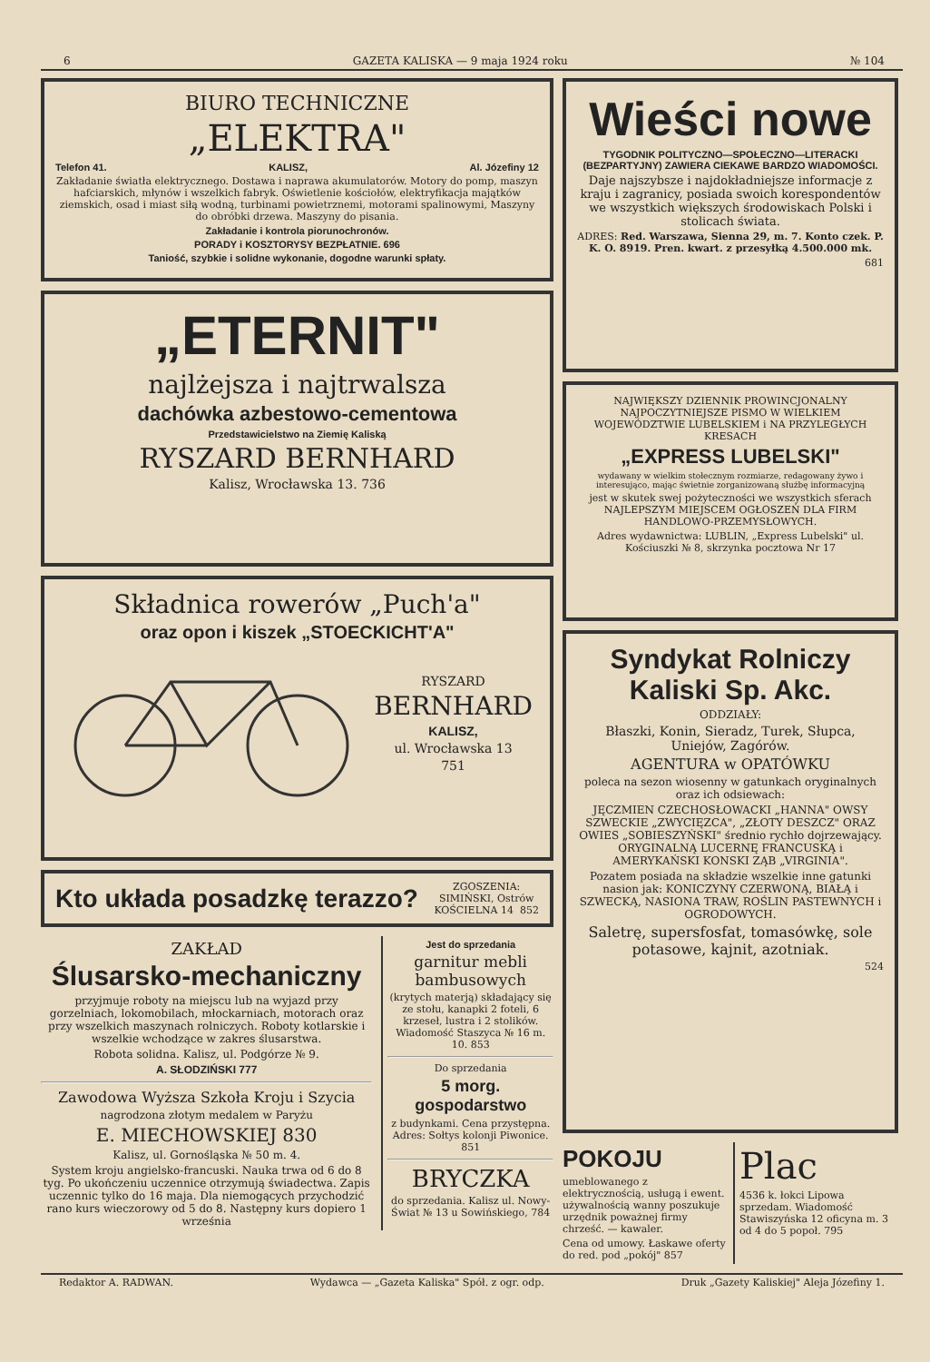6 GAZETA KALISKA — 9 maja 1924 roku № 104
BIURO TECHNICZNE
„ELEKTRA"
Telefon 41. KALISZ, Al. Józefiny 12
Zakładanie światła elektrycznego. Dostawa i naprawa akumulatorów. Motory do pomp, maszyn hafciarskich, młynów i wszelkich fabryk. Oświetlenie kościołów, elektryfikacja majątków ziemskich, osad i miast siłą wodną, turbinami powietrznemi, motorami spalinowymi, Maszyny do obróbki drzewa. Maszyny do pisania.
Zakładanie i kontrola piorunochronów.
PORADY i KOSZTORYSY BEZPŁATNIE. 696
Taniość, szybkie i solidne wykonanie, dogodne warunki spłaty.
„ETERNIT"
najlżejsza i najtrwalsza
dachówka azbestowo-cementowa
Przedstawicielstwo na Ziemię Kaliską
RYSZARD BERNHARD
Kalisz, Wrocławska 13. 736
Składnica rowerów „Puch'a"
oraz opon i kiszek „STOECKICHT'A"
RYSZARD
BERNHARD
KALISZ,
ul. Wrocławska 13
751
Kto układa posadzkę terazzo? ZGOSZENIA:
SIMIŃSKI, Ostrów
KOŚCIELNA 14 852
ZAKŁAD
Ślusarsko-mechaniczny
przyjmuje roboty na miejscu lub na wyjazd przy gorzelniach, lokomobilach, młockarniach, motorach oraz przy wszelkich maszynach rolniczych. Roboty kotlarskie i wszelkie wchodzące w zakres ślusarstwa.
Robota solidna. Kalisz, ul. Podgórze № 9.
A. SŁODZIŃSKI 777
Zawodowa Wyższa Szkoła Kroju i Szycia
nagrodzona złotym medalem w Paryżu
E. MIECHOWSKIEJ 830
Kalisz, ul. Gornośląska № 50 m. 4.
System kroju angielsko-francuski. Nauka trwa od 6 do 8 tyg. Po ukończeniu uczennice otrzymują świadectwa. Zapis uczennic tylko do 16 maja. Dla niemogących przychodzić rano kurs wieczorowy od 5 do 8. Następny kurs dopiero 1 września
Jest do sprzedania
garnitur mebli bambusowych
(krytych materją) składający się ze stołu, kanapki 2 foteli, 6 krzeseł, lustra i 2 stolików. Wiadomość Staszyca № 16 m. 10. 853
Do sprzedania
5 morg. gospodarstwo
z budynkami. Cena przystępna. Adres: Sołtys kolonji Piwonice. 851
BRYCZKA
do sprzedania. Kalisz ul. Nowy-Świat № 13 u Sowińskiego, 784
Wieści nowe
TYGODNIK POLITYCZNO—SPOŁECZNO—LITERACKI (BEZPARTYJNY) ZAWIERA CIEKAWE BARDZO WIADOMOŚCI.
Daje najszybsze i najdokładniejsze informacje z kraju i zagranicy, posiada swoich korespondentów we wszystkich większych środowiskach Polski i stolicach świata.
ADRES: Red. Warszawa, Sienna 29, m. 7. Konto czek. P. K. O. 8919. Pren. kwart. z przesyłką 4.500.000 mk.
681
NAJWIĘKSZY DZIENNIK PROWINCJONALNY NAJPOCZYTNIEJSZE PISMO W WIELKIEM WOJEWÓDZTWIE LUBELSKIEM i NA PRZYLEGŁYCH KRESACH
„EXPRESS LUBELSKI"
wydawany w wielkim stołecznym rozmiarze, redagowany żywo i interesująco, mając świetnie zorganizowaną służbę informacyjną
jest w skutek swej pożyteczności we wszystkich sferach NAJLEPSZYM MIEJSCEM OGŁOSZEŃ DLA FIRM HANDLOWO-PRZEMYSŁOWYCH.
Adres wydawnictwa: LUBLIN, „Express Lubelski" ul. Kościuszki № 8, skrzynka pocztowa Nr 17
Syndykat Rolniczy Kaliski Sp. Akc.
ODDZIAŁY:
Błaszki, Konin, Sieradz, Turek, Słupca, Uniejów, Zagórów.
AGENTURA w OPATÓWKU
poleca na sezon wiosenny w gatunkach oryginalnych oraz ich odsiewach:
JĘCZMIEN CZECHOSŁOWACKI „HANNA" OWSY SZWECKIE „ZWYCIĘZCA", „ZŁOTY DESZCZ" ORAZ OWIES „SOBIESZYŃSKI" średnio rychło dojrzewający. ORYGINALNĄ LUCERNĘ FRANCUSKĄ i AMERYKAŃSKI KONSKI ZĄB „VIRGINIA".
Pozatem posiada na składzie wszelkie inne gatunki nasion jak: KONICZYNY CZERWONĄ, BIAŁĄ i SZWECKĄ, NASIONA TRAW, ROŚLIN PASTEWNYCH i OGRODOWYCH.
Saletrę, supersfosfat, tomasówkę, sole potasowe, kajnit, azotniak.
524
POKOJU
umeblowanego z elektrycznością, usługą i ewent. używalnością wanny poszukuje urzędnik poważnej firmy chrześć. — kawaler.
Cena od umowy. Łaskawe oferty do red. pod „pokój" 857
Plac
4536 k. łokci Lipowa sprzedam. Wiadomość Stawiszyńska 12 oficyna m. 3 od 4 do 5 popoł. 795
Redaktor A. RADWAN. Wydawca — „Gazeta Kaliska" Spół. z ogr. odp. Druk „Gazety Kaliskiej" Aleja Józefiny 1.